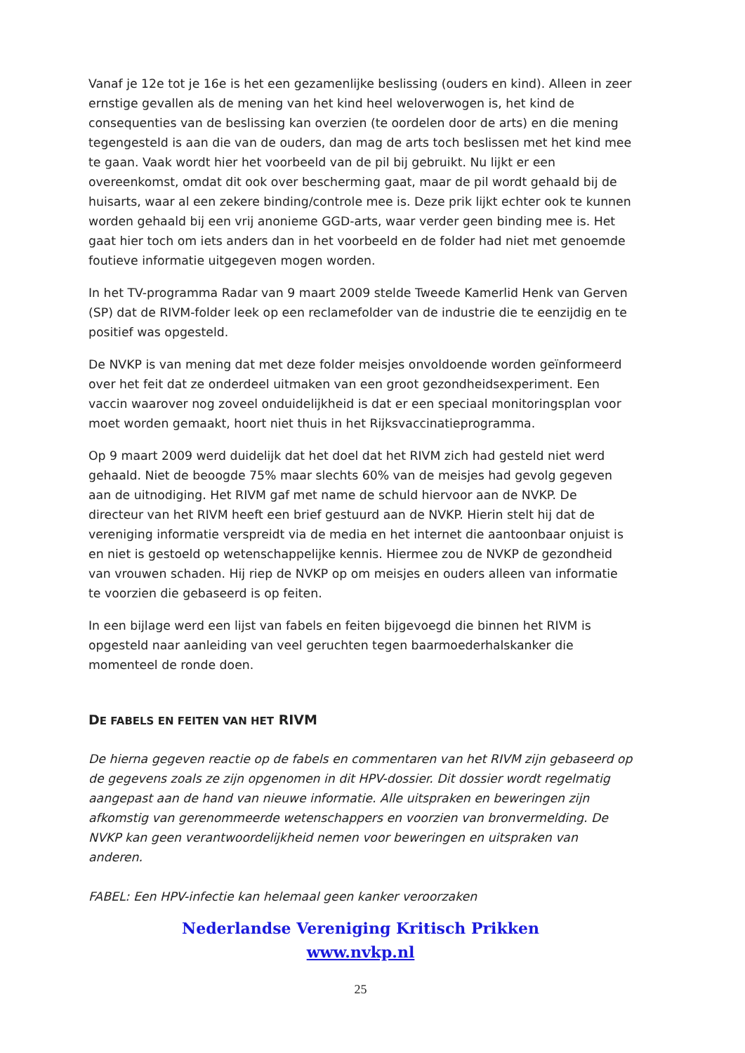Vanaf je 12e tot je 16e is het een gezamenlijke beslissing (ouders en kind). Alleen in zeer ernstige gevallen als de mening van het kind heel weloverwogen is, het kind de consequenties van de beslissing kan overzien (te oordelen door de arts) en die mening tegengesteld is aan die van de ouders, dan mag de arts toch beslissen met het kind mee te gaan. Vaak wordt hier het voorbeeld van de pil bij gebruikt. Nu lijkt er een overeenkomst, omdat dit ook over bescherming gaat, maar de pil wordt gehaald bij de huisarts, waar al een zekere binding/controle mee is. Deze prik lijkt echter ook te kunnen worden gehaald bij een vrij anonieme GGD-arts, waar verder geen binding mee is. Het gaat hier toch om iets anders dan in het voorbeeld en de folder had niet met genoemde foutieve informatie uitgegeven mogen worden.
In het TV-programma Radar van 9 maart 2009 stelde Tweede Kamerlid Henk van Gerven (SP) dat de RIVM-folder leek op een reclamefolder van de industrie die te eenzijdig en te positief was opgesteld.
De NVKP is van mening dat met deze folder meisjes onvoldoende worden geïnformeerd over het feit dat ze onderdeel uitmaken van een groot gezondheidsexperiment. Een vaccin waarover nog zoveel onduidelijkheid is dat er een speciaal monitoringsplan voor moet worden gemaakt, hoort niet thuis in het Rijksvaccinatieprogramma.
Op 9 maart 2009 werd duidelijk dat het doel dat het RIVM zich had gesteld niet werd gehaald. Niet de beoogde 75% maar slechts 60% van de meisjes had gevolg gegeven aan de uitnodiging. Het RIVM gaf met name de schuld hiervoor aan de NVKP. De directeur van het RIVM heeft een brief gestuurd aan de NVKP. Hierin stelt hij dat de vereniging informatie verspreidt via de media en het internet die aantoonbaar onjuist is en niet is gestoeld op wetenschappelijke kennis. Hiermee zou de NVKP de gezondheid van vrouwen schaden. Hij riep de NVKP op om meisjes en ouders alleen van informatie te voorzien die gebaseerd is op feiten.
In een bijlage werd een lijst van fabels en feiten bijgevoegd die binnen het RIVM is opgesteld naar aanleiding van veel geruchten tegen baarmoederhalskanker die momenteel de ronde doen.
DE FABELS EN FEITEN VAN HET RIVM
De hierna gegeven reactie op de fabels en commentaren van het RIVM zijn gebaseerd op de gegevens zoals ze zijn opgenomen in dit HPV-dossier. Dit dossier wordt regelmatig aangepast aan de hand van nieuwe informatie. Alle uitspraken en beweringen zijn afkomstig van gerenommeerde wetenschappers en voorzien van bronvermelding. De NVKP kan geen verantwoordelijkheid nemen voor beweringen en uitspraken van anderen.
FABEL: Een HPV-infectie kan helemaal geen kanker veroorzaken
Nederlandse Vereniging Kritisch Prikken
www.nvkp.nl
25